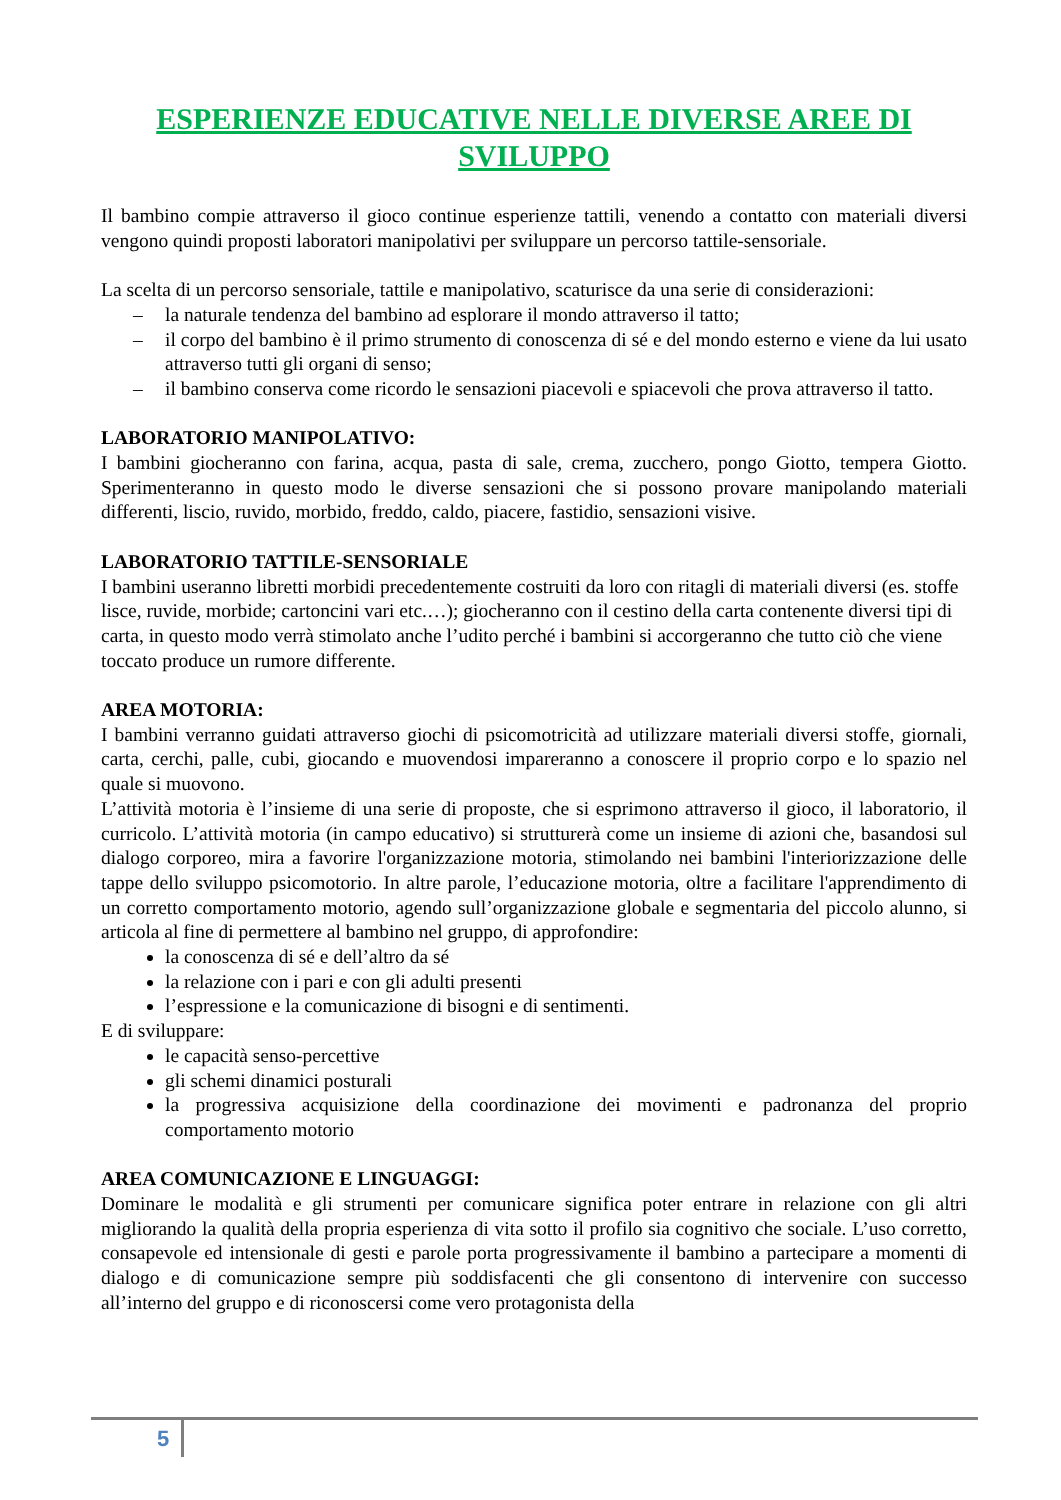ESPERIENZE EDUCATIVE NELLE DIVERSE AREE DI SVILUPPO
Il bambino compie attraverso il gioco continue esperienze tattili, venendo a contatto con materiali diversi vengono quindi proposti laboratori manipolativi per sviluppare un percorso tattile-sensoriale.
La scelta di un percorso sensoriale, tattile e manipolativo, scaturisce da una serie di considerazioni:
– la naturale tendenza del bambino ad esplorare il mondo attraverso il tatto;
– il corpo del bambino è il primo strumento di conoscenza di sé e del mondo esterno e viene da lui usato attraverso tutti gli organi di senso;
– il bambino conserva come ricordo le sensazioni piacevoli e spiacevoli che prova attraverso il tatto.
LABORATORIO MANIPOLATIVO:
I bambini giocheranno con farina, acqua, pasta di sale, crema, zucchero, pongo Giotto, tempera Giotto. Sperimenteranno in questo modo le diverse sensazioni che si possono provare manipolando materiali differenti, liscio, ruvido, morbido, freddo, caldo, piacere, fastidio, sensazioni visive.
LABORATORIO TATTILE-SENSORIALE
I bambini useranno libretti morbidi precedentemente costruiti da loro con ritagli di materiali diversi (es. stoffe lisce, ruvide, morbide; cartoncini vari etc.…); giocheranno con il cestino della carta contenente diversi tipi di carta, in questo modo verrà stimolato anche l’udito perché i bambini si accorgeranno che tutto ciò che viene toccato produce un rumore differente.
AREA MOTORIA:
I bambini verranno guidati attraverso giochi di psicomotricità ad utilizzare materiali diversi stoffe, giornali, carta, cerchi, palle, cubi, giocando e muovendosi impareranno a conoscere il proprio corpo e lo spazio nel quale si muovono.
L’attività motoria è l’insieme di una serie di proposte, che si esprimono attraverso il gioco, il laboratorio, il curricolo. L’attività motoria (in campo educativo) si strutturerà come un insieme di azioni che, basandosi sul dialogo corporeo, mira a favorire l'organizzazione motoria, stimolando nei bambini l'interiorizzazione delle tappe dello sviluppo psicomotorio. In altre parole, l’educazione motoria, oltre a facilitare l'apprendimento di un corretto comportamento motorio, agendo sull’organizzazione globale e segmentaria del piccolo alunno, si articola al fine di permettere al bambino nel gruppo, di approfondire:
la conoscenza di sé e dell’altro da sé
la relazione con i pari e con gli adulti presenti
l’espressione e la comunicazione di bisogni e di sentimenti.
E di sviluppare:
le capacità senso-percettive
gli schemi dinamici posturali
la progressiva acquisizione della coordinazione dei movimenti e padronanza del proprio comportamento motorio
AREA COMUNICAZIONE E LINGUAGGI:
Dominare le modalità e gli strumenti per comunicare significa poter entrare in relazione con gli altri migliorando la qualità della propria esperienza di vita sotto il profilo sia cognitivo che sociale. L’uso corretto, consapevole ed intensionale di gesti e parole porta progressivamente il bambino a partecipare a momenti di dialogo e di comunicazione sempre più soddisfacenti che gli consentono di intervenire con successo all’interno del gruppo e di riconoscersi come vero protagonista della
5